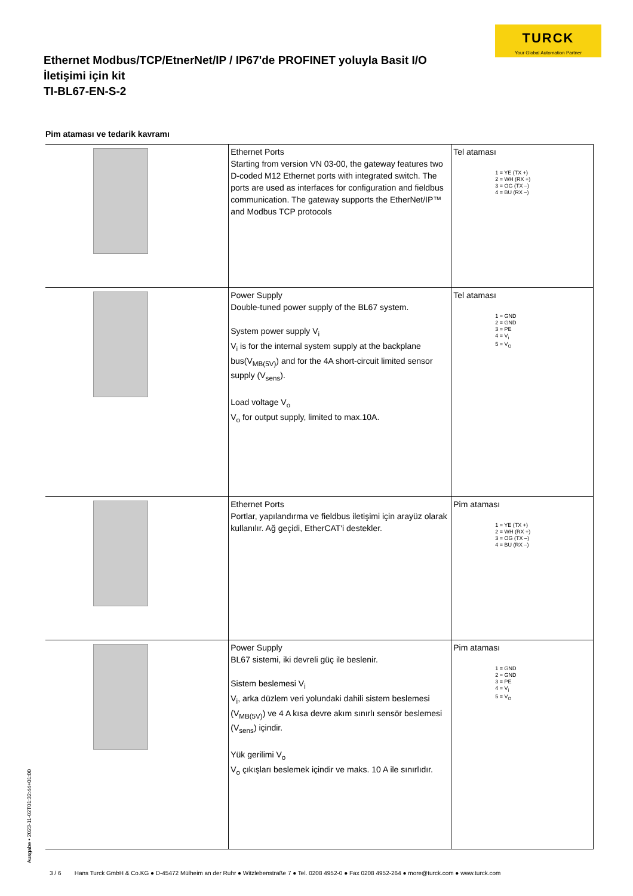TURCK
Your Global Automation Partner
Ethernet Modbus/TCP/EtnerNet/IP / IP67'de PROFINET yoluyla Basit I/O
İletişimi için kit
TI-BL67-EN-S-2
Pim ataması ve tedarik kavramı
| | Ethernet Ports Starting from version VN 03-00, the gateway features two D-coded M12 Ethernet ports with integrated switch. The ports are used as interfaces for configuration and fieldbus communication. The gateway supports the EtherNet/IP™ and Modbus TCP protocols | Tel ataması 1 = YE (TX +) 2 = WH (RX +) 3 = OG (TX –) 4 = BU (RX –) |
| | Power Supply Double-tuned power supply of the BL67 system. System power supply V<sub>i</sub> V<sub>i</sub> is for the internal system supply at the backplane bus(V<sub>MB(5V)</sub>) and for the 4A short-circuit limited sensor supply (V<sub>sens</sub>). Load voltage V<sub>o</sub> V<sub>o</sub> for output supply, limited to max.10A. | Tel ataması 1 = GND 2 = GND 3 = PE 4 = V<sub>i</sub> 5 = V<sub>O</sub> |
| | Ethernet Ports Portlar, yapılandırma ve fieldbus iletişimi için arayüz olarak kullanılır. Ağ geçidi, EtherCAT'i destekler. | Pim ataması 1 = YE (TX +) 2 = WH (RX +) 3 = OG (TX –) 4 = BU (RX –) |
| | Power Supply BL67 sistemi, iki devreli güç ile beslenir. Sistem beslemesi V<sub>i</sub> V<sub>i</sub>, arka düzlem veri yolundaki dahili sistem beslemesi (V<sub>MB(5V)</sub>) ve 4 A kısa devre akım sınırlı sensör beslemesi (V<sub>sens</sub>) içindir. Yük gerilimi V<sub>o</sub> V<sub>o</sub> çıkışları beslemek içindir ve maks. 10 A ile sınırlıdır. | Pim ataması 1 = GND 2 = GND 3 = PE 4 = V<sub>i</sub> 5 = V<sub>O</sub> |
Ausgabe • 2023-11-02T01:32:44+01:00
3 / 6 Hans Turck GmbH & Co.KG ● D-45472 Mülheim an der Ruhr ● Witzlebenstraße 7 ● Tel. 0208 4952-0 ● Fax 0208 4952-264 ● more@turck.com ● www.turck.com